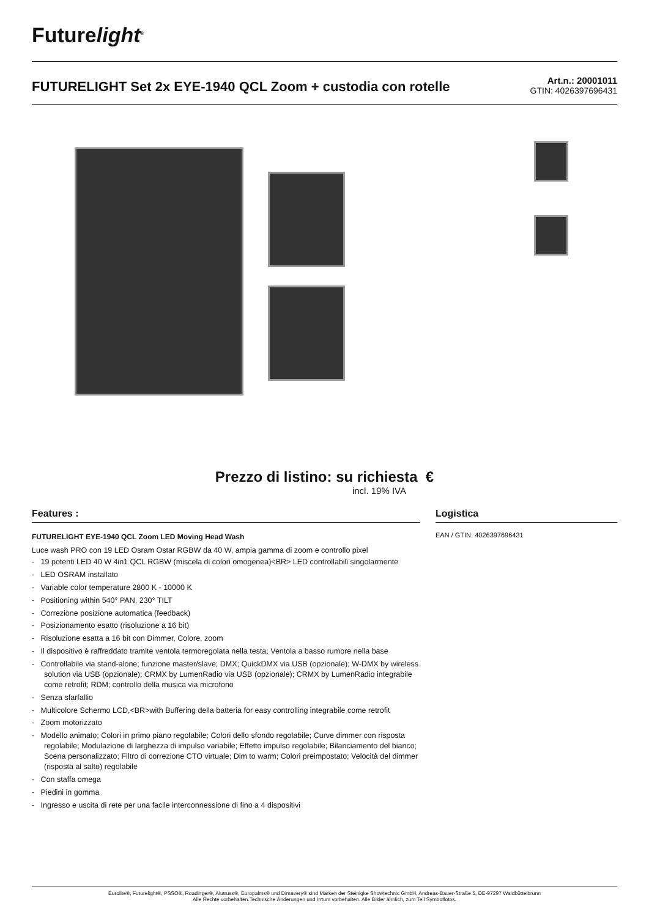Futurelight<sup>®</sup>
FUTURELIGHT Set 2x EYE-1940 QCL Zoom + custodia con rotelle
Art.n.: 20001011
GTIN: 4026397696431
Prezzo di listino: su richiesta €
incl. 19% IVA
Features :
FUTURELIGHT EYE-1940 QCL Zoom LED Moving Head Wash
Luce wash PRO con 19 LED Osram Ostar RGBW da 40 W, ampia gamma di zoom e controllo pixel
- 19 potenti LED 40 W 4in1 QCL RGBW (miscela di colori omogenea)<BR> LED controllabili singolarmente
- LED OSRAM installato
- Variable color temperature 2800 K - 10000 K
- Positioning within 540° PAN, 230° TILT
- Correzione posizione automatica (feedback)
- Posizionamento esatto (risoluzione a 16 bit)
- Risoluzione esatta a 16 bit con Dimmer, Colore, zoom
- Il dispositivo è raffreddato tramite ventola termoregolata nella testa; Ventola a basso rumore nella base
- Controllabile via stand-alone; funzione master/slave; DMX; QuickDMX via USB (opzionale); W-DMX by wireless solution via USB (opzionale); CRMX by LumenRadio via USB (opzionale); CRMX by LumenRadio integrabile come retrofit; RDM; controllo della musica via microfono
- Senza sfarfallio
- Multicolore Schermo LCD,<BR>with Buffering della batteria for easy controlling integrabile come retrofit
- Zoom motorizzato
- Modello animato; Colori in primo piano regolabile; Colori dello sfondo regolabile; Curve dimmer con risposta regolabile; Modulazione di larghezza di impulso variabile; Effetto impulso regolabile; Bilanciamento del bianco; Scena personalizzato; Filtro di correzione CTO virtuale; Dim to warm; Colori preimpostato; Velocità del dimmer (risposta al salto) regolabile
- Con staffa omega
- Piedini in gomma
- Ingresso e uscita di rete per una facile interconnessione di fino a 4 dispositivi
Logistica
EAN / GTIN: 4026397696431
Eurolite®, Futurelight®, PSSO®, Roadinger®, Alutruss®, Europalms® und Dimavery® sind Marken der Steinigke Showtechnic GmbH, Andreas-Bauer-Straße 5, DE-97297 Waldbüttelbrunn
Alle Rechte vorbehalten.Technische Änderungen und Irrtum vorbehalten. Alle Bilder ähnlich, zum Teil Symbolfotos.